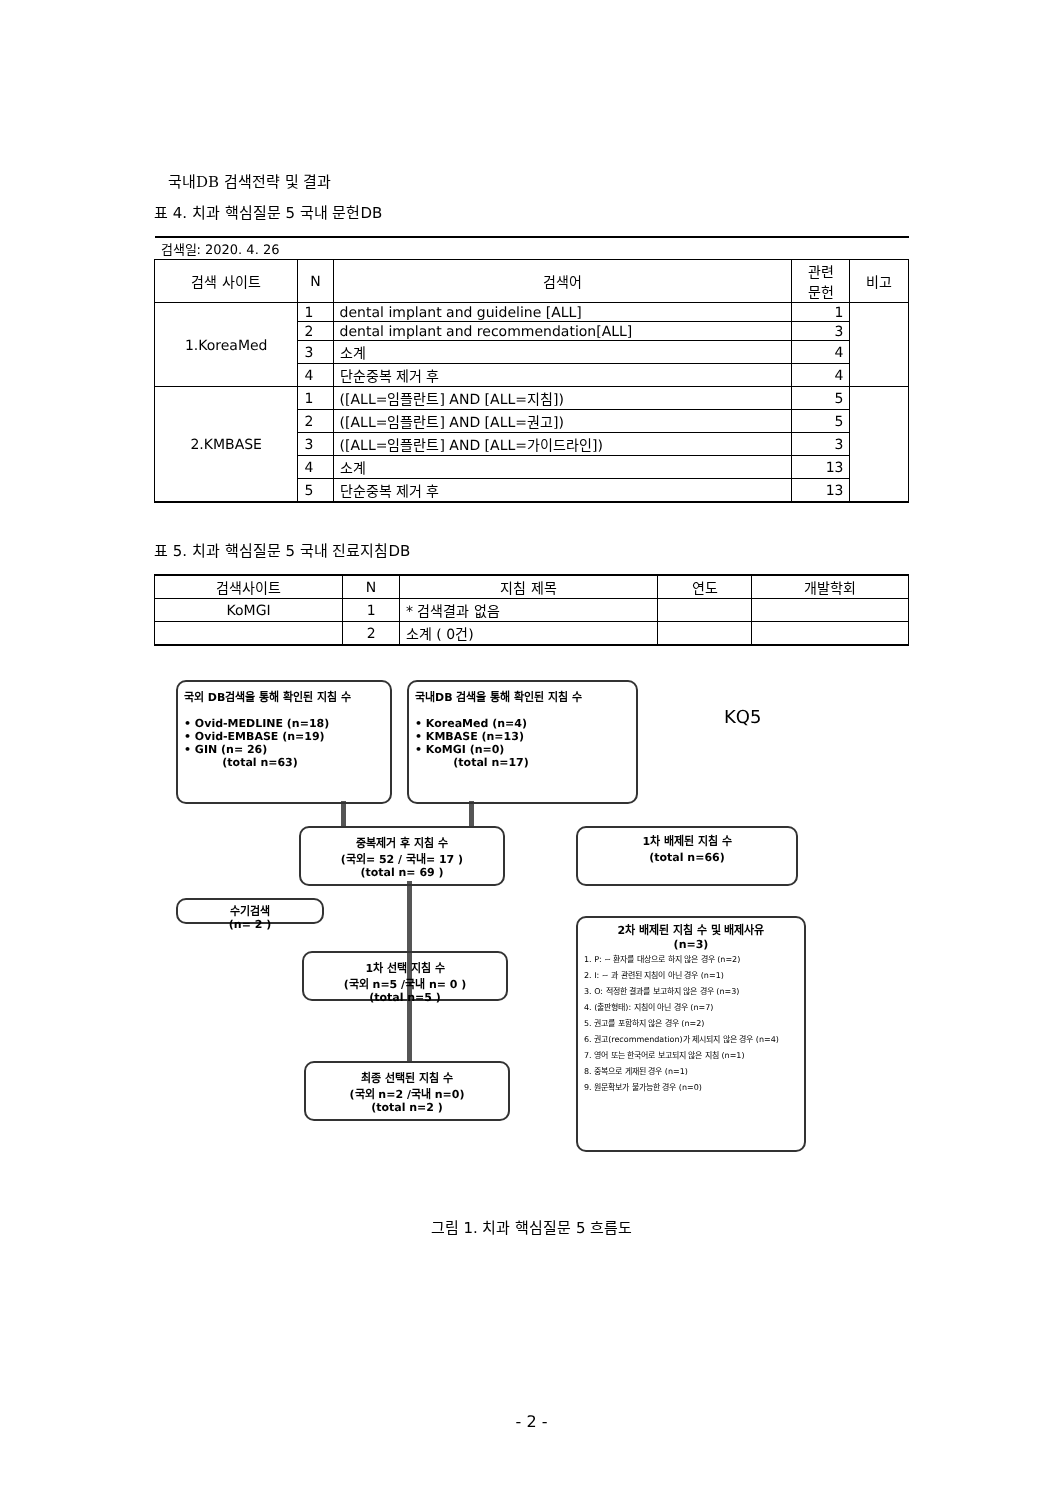국내DB 검색전략 및 결과
표 4. 치과 핵심질문 5 국내 문헌DB
| 검색일: 2020. 4. 26 | | | | |
| 검색 사이트 | N | 검색어 | 관련 문헌 | 비고 |
| 1.KoreaMed | 1 | dental implant and guideline [ALL] | 1 | |
| | 2 | dental implant and recommendation[ALL] | 3 | |
| | 3 | 소계 | 4 | |
| | 4 | 단순중복 제거 후 | 4 | |
| 2.KMBASE | 1 | ([ALL=임플란트] AND [ALL=지침]) | 5 | |
| | 2 | ([ALL=임플란트] AND [ALL=권고]) | 5 | |
| | 3 | ([ALL=임플란트] AND [ALL=가이드라인]) | 3 | |
| | 4 | 소계 | 13 | |
| | 5 | 단순중복 제거 후 | 13 | |
표 5. 치과 핵심질문 5 국내 진료지침DB
| 검색사이트 | N | 지침 제목 | 연도 | 개발학회 |
| --- | --- | --- | --- | --- |
| KoMGI | 1 | * 검색결과 없음 | | |
| | 2 | 소계 ( 0건) | | |
국외 DB검색을 통해 확인된 지침 수
• Ovid-MEDLINE (n=18)
• Ovid-EMBASE (n=19)
• GIN (n= 26)
(total n=63)
국내DB 검색을 통해 확인된 지침 수
• KoreaMed (n=4)
• KMBASE (n=13)
• KoMGI (n=0)
(total n=17)
KQ5
중복제거 후 지침 수
(국외= 52 / 국내= 17 )
(total n= 69 )
1차 배제된 지침 수
(total n=66)
수기검색
(n= 2 )
1차 선택 지침 수
(국외 n=5 /국내 n= 0 )
(total n=5 )
최종 선택된 지침 수
(국외 n=2 /국내 n=0)
(total n=2 )
2차 배제된 지침 수 및 배제사유
(n=3)
1. P: ~ 환자를 대상으로 하지 않은 경우 (n=2)
2. I: ~ 과 관련된 지침이 아닌 경우 (n=1)
3. O: 적정한 결과를 보고하지 않은 경우 (n=3)
4. (출판형태): 지침이 아닌 경우 (n=7)
5. 권고를 포함하지 않은 경우 (n=2)
6. 권고(recommendation)가 제시되지 않은 경우 (n=4)
7. 영어 또는 한국어로 보고되지 않은 지침 (n=1)
8. 중복으로 게재된 경우 (n=1)
9. 원문확보가 불가능한 경우 (n=0)
그림 1. 치과 핵심질문 5 흐름도
- 2 -